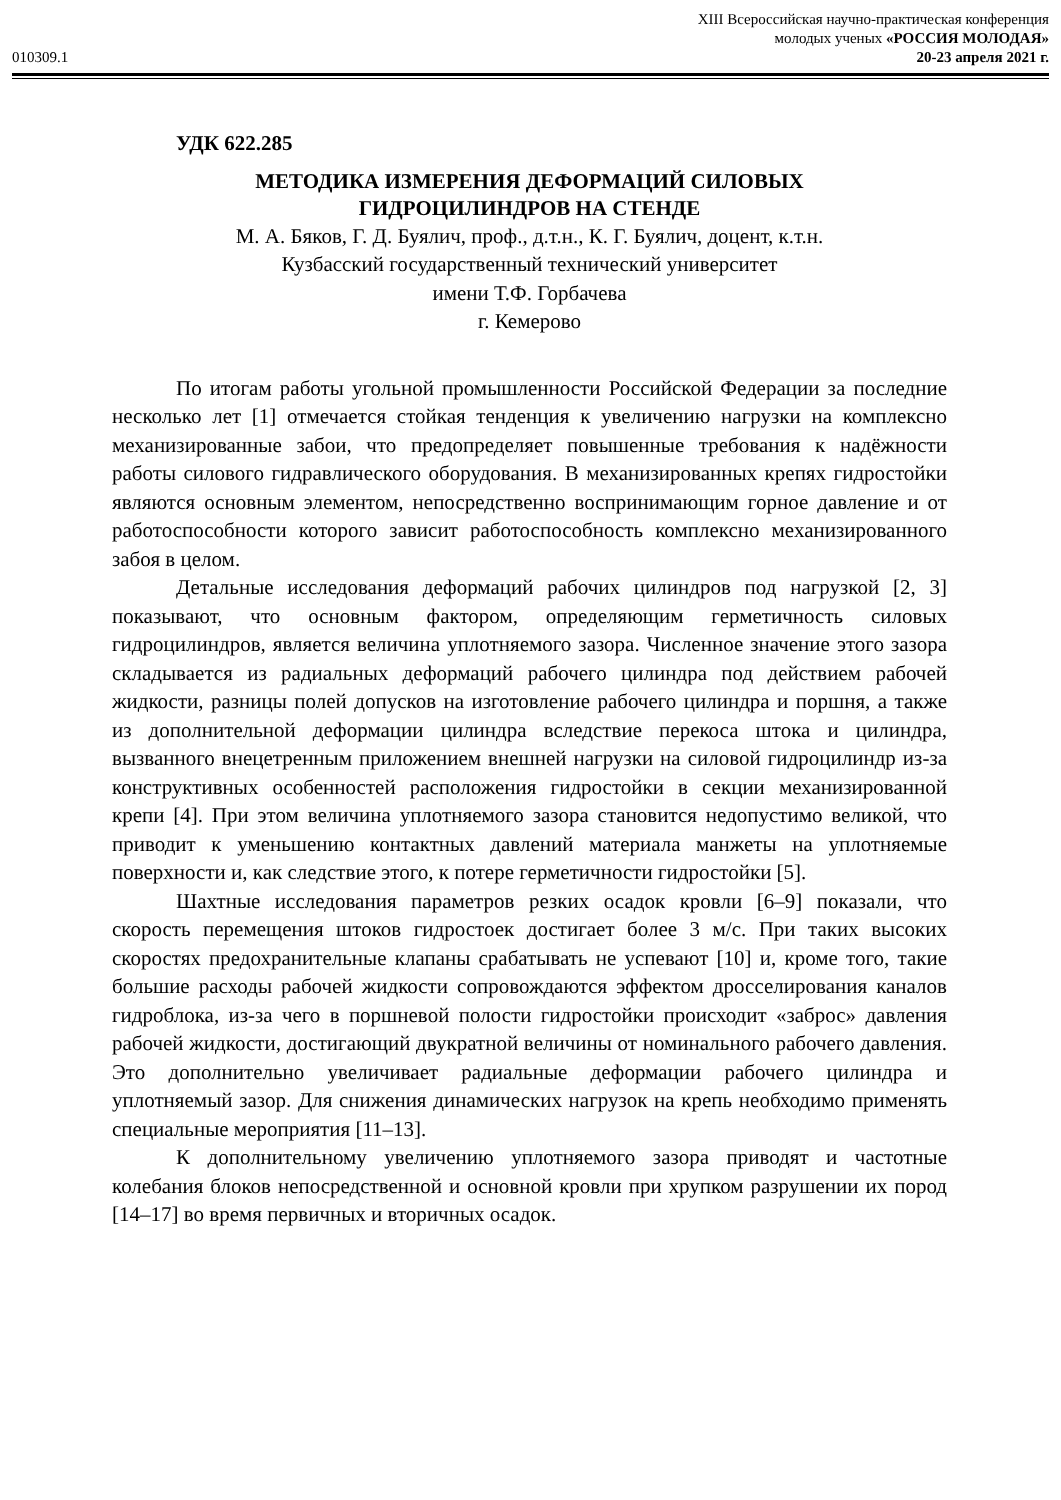XIII Всероссийская научно-практическая конференция
молодых ученых «РОССИЯ МОЛОДАЯ»
010309.1 20-23 апреля 2021 г.
УДК 622.285
МЕТОДИКА ИЗМЕРЕНИЯ ДЕФОРМАЦИЙ СИЛОВЫХ
ГИДРОЦИЛИНДРОВ НА СТЕНДЕ
М. А. Бяков, Г. Д. Буялич, проф., д.т.н., К. Г. Буялич, доцент, к.т.н.
Кузбасский государственный технический университет
имени Т.Ф. Горбачева
г. Кемерово
По итогам работы угольной промышленности Российской Федерации за последние несколько лет [1] отмечается стойкая тенденция к увеличению нагрузки на комплексно механизированные забои, что предопределяет повышенные требования к надёжности работы силового гидравлического оборудования. В механизированных крепях гидростойки являются основным элементом, непосредственно воспринимающим горное давление и от работоспособности которого зависит работоспособность комплексно механизированного забоя в целом.
Детальные исследования деформаций рабочих цилиндров под нагрузкой [2, 3] показывают, что основным фактором, определяющим герметичность силовых гидроцилиндров, является величина уплотняемого зазора. Численное значение этого зазора складывается из радиальных деформаций рабочего цилиндра под действием рабочей жидкости, разницы полей допусков на изготовление рабочего цилиндра и поршня, а также из дополнительной деформации цилиндра вследствие перекоса штока и цилиндра, вызванного внецетренным приложением внешней нагрузки на силовой гидроцилиндр из-за конструктивных особенностей расположения гидростойки в секции механизированной крепи [4]. При этом величина уплотняемого зазора становится недопустимо великой, что приводит к уменьшению контактных давлений материала манжеты на уплотняемые поверхности и, как следствие этого, к потере герметичности гидростойки [5].
Шахтные исследования параметров резких осадок кровли [6–9] показали, что скорость перемещения штоков гидростоек достигает более 3 м/с. При таких высоких скоростях предохранительные клапаны срабатывать не успевают [10] и, кроме того, такие большие расходы рабочей жидкости сопровождаются эффектом дросселирования каналов гидроблока, из-за чего в поршневой полости гидростойки происходит «заброс» давления рабочей жидкости, достигающий двукратной величины от номинального рабочего давления. Это дополнительно увеличивает радиальные деформации рабочего цилиндра и уплотняемый зазор. Для снижения динамических нагрузок на крепь необходимо применять специальные мероприятия [11–13].
К дополнительному увеличению уплотняемого зазора приводят и частотные колебания блоков непосредственной и основной кровли при хрупком разрушении их пород [14–17] во время первичных и вторичных осадок.